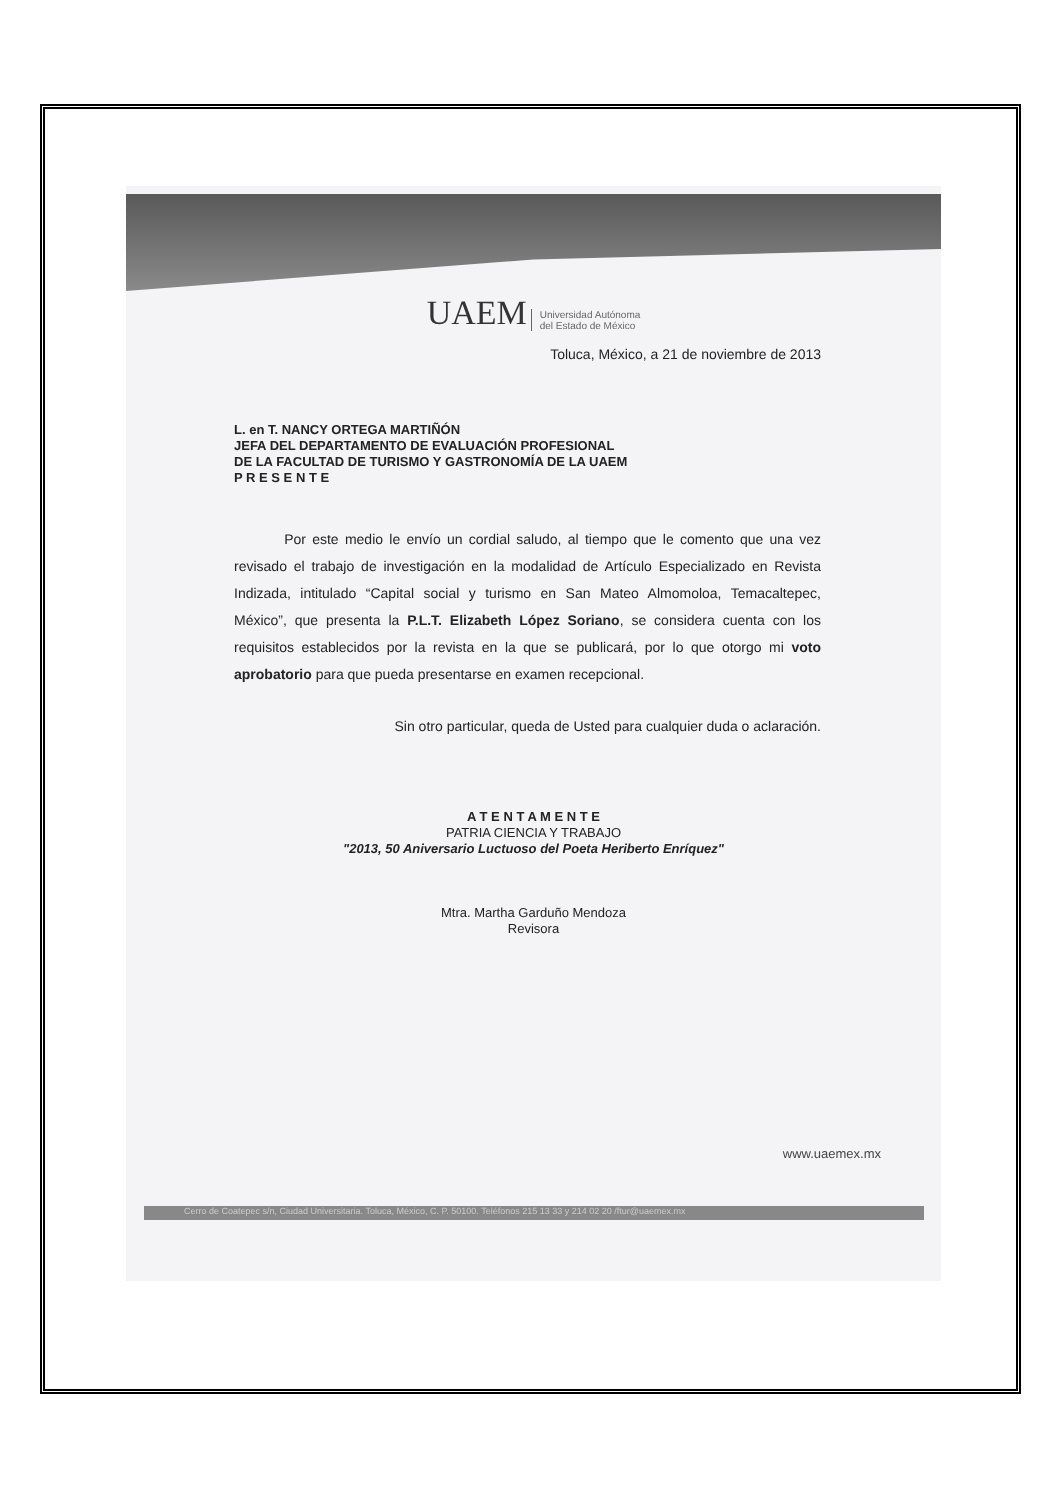UAEM Universidad Autónoma
del Estado de México
Toluca, México, a 21 de noviembre de 2013
L. en T. NANCY ORTEGA MARTIÑÓN
JEFA DEL DEPARTAMENTO DE EVALUACIÓN PROFESIONAL
DE LA FACULTAD DE TURISMO Y GASTRONOMÍA DE LA UAEM
P R E S E N T E
Por este medio le envío un cordial saludo, al tiempo que le comento que una vez revisado el trabajo de investigación en la modalidad de Artículo Especializado en Revista Indizada, intitulado “Capital social y turismo en San Mateo Almomoloa, Temacaltepec, México”, que presenta la P.L.T. Elizabeth López Soriano, se considera cuenta con los requisitos establecidos por la revista en la que se publicará, por lo que otorgo mi voto aprobatorio para que pueda presentarse en examen recepcional.
Sin otro particular, queda de Usted para cualquier duda o aclaración.
A T E N T A M E N T E
PATRIA CIENCIA Y TRABAJO
"2013, 50 Aniversario Luctuoso del Poeta Heriberto Enríquez"
Mtra. Martha Garduño Mendoza
Revisora
www.uaemex.mx
Cerro de Coatepec s/n, Ciudad Universitaria. Toluca, México, C. P. 50100. Teléfonos 215 13 33 y 214 02 20 /ftur@uaemex.mx